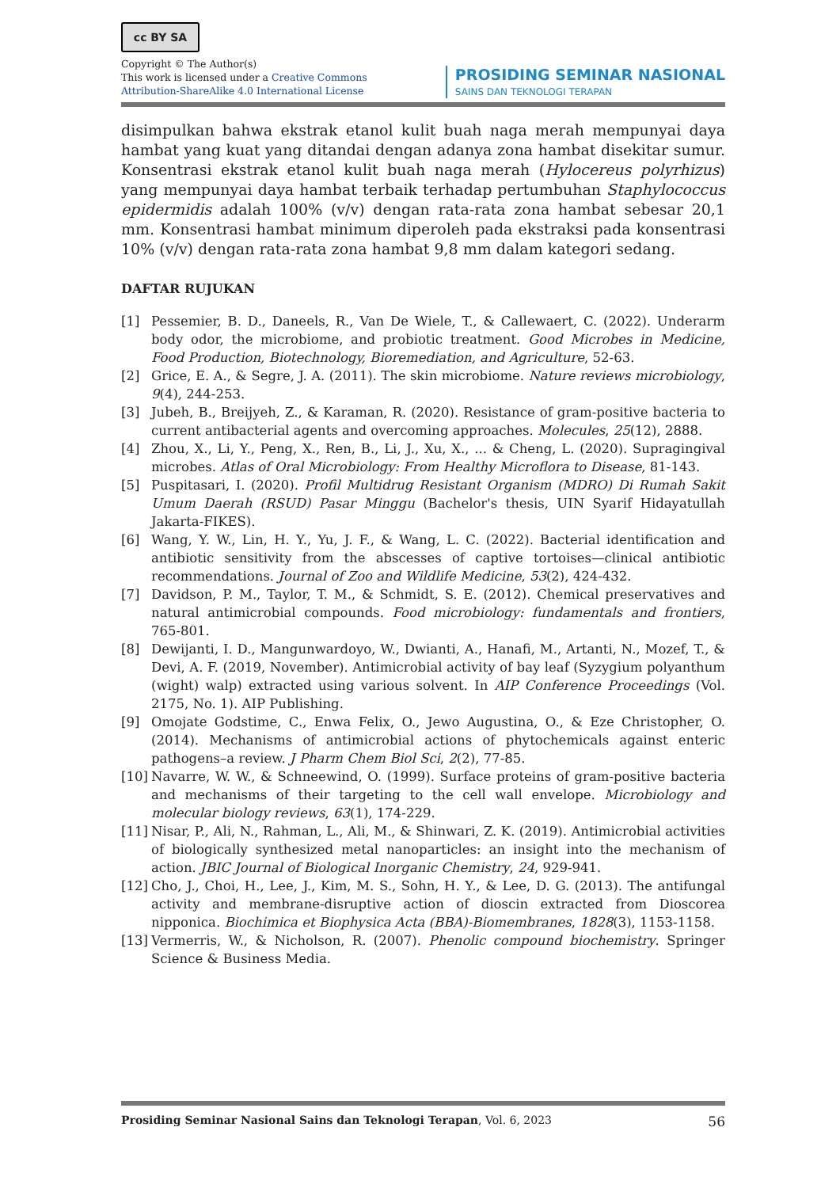cc BY SA
Copyright © The Author(s)
This work is licensed under a Creative Commons
Attribution-ShareAlike 4.0 International License
PROSIDING SEMINAR NASIONAL
SAINS DAN TEKNOLOGI TERAPAN
disimpulkan bahwa ekstrak etanol kulit buah naga merah mempunyai daya hambat yang kuat yang ditandai dengan adanya zona hambat disekitar sumur. Konsentrasi ekstrak etanol kulit buah naga merah (Hylocereus polyrhizus) yang mempunyai daya hambat terbaik terhadap pertumbuhan Staphylococcus epidermidis adalah 100% (v/v) dengan rata-rata zona hambat sebesar 20,1 mm. Konsentrasi hambat minimum diperoleh pada ekstraksi pada konsentrasi 10% (v/v) dengan rata-rata zona hambat 9,8 mm dalam kategori sedang.
DAFTAR RUJUKAN
[1] Pessemier, B. D., Daneels, R., Van De Wiele, T., & Callewaert, C. (2022). Underarm body odor, the microbiome, and probiotic treatment. Good Microbes in Medicine, Food Production, Biotechnology, Bioremediation, and Agriculture, 52-63.
[2] Grice, E. A., & Segre, J. A. (2011). The skin microbiome. Nature reviews microbiology, 9(4), 244-253.
[3] Jubeh, B., Breijyeh, Z., & Karaman, R. (2020). Resistance of gram-positive bacteria to current antibacterial agents and overcoming approaches. Molecules, 25(12), 2888.
[4] Zhou, X., Li, Y., Peng, X., Ren, B., Li, J., Xu, X., ... & Cheng, L. (2020). Supragingival microbes. Atlas of Oral Microbiology: From Healthy Microflora to Disease, 81-143.
[5] Puspitasari, I. (2020). Profil Multidrug Resistant Organism (MDRO) Di Rumah Sakit Umum Daerah (RSUD) Pasar Minggu (Bachelor's thesis, UIN Syarif Hidayatullah Jakarta-FIKES).
[6] Wang, Y. W., Lin, H. Y., Yu, J. F., & Wang, L. C. (2022). Bacterial identification and antibiotic sensitivity from the abscesses of captive tortoises—clinical antibiotic recommendations. Journal of Zoo and Wildlife Medicine, 53(2), 424-432.
[7] Davidson, P. M., Taylor, T. M., & Schmidt, S. E. (2012). Chemical preservatives and natural antimicrobial compounds. Food microbiology: fundamentals and frontiers, 765-801.
[8] Dewijanti, I. D., Mangunwardoyo, W., Dwianti, A., Hanafi, M., Artanti, N., Mozef, T., & Devi, A. F. (2019, November). Antimicrobial activity of bay leaf (Syzygium polyanthum (wight) walp) extracted using various solvent. In AIP Conference Proceedings (Vol. 2175, No. 1). AIP Publishing.
[9] Omojate Godstime, C., Enwa Felix, O., Jewo Augustina, O., & Eze Christopher, O. (2014). Mechanisms of antimicrobial actions of phytochemicals against enteric pathogens–a review. J Pharm Chem Biol Sci, 2(2), 77-85.
[10] Navarre, W. W., & Schneewind, O. (1999). Surface proteins of gram-positive bacteria and mechanisms of their targeting to the cell wall envelope. Microbiology and molecular biology reviews, 63(1), 174-229.
[11] Nisar, P., Ali, N., Rahman, L., Ali, M., & Shinwari, Z. K. (2019). Antimicrobial activities of biologically synthesized metal nanoparticles: an insight into the mechanism of action. JBIC Journal of Biological Inorganic Chemistry, 24, 929-941.
[12] Cho, J., Choi, H., Lee, J., Kim, M. S., Sohn, H. Y., & Lee, D. G. (2013). The antifungal activity and membrane-disruptive action of dioscin extracted from Dioscorea nipponica. Biochimica et Biophysica Acta (BBA)-Biomembranes, 1828(3), 1153-1158.
[13] Vermerris, W., & Nicholson, R. (2007). Phenolic compound biochemistry. Springer Science & Business Media.
Prosiding Seminar Nasional Sains dan Teknologi Terapan, Vol. 6, 2023 56